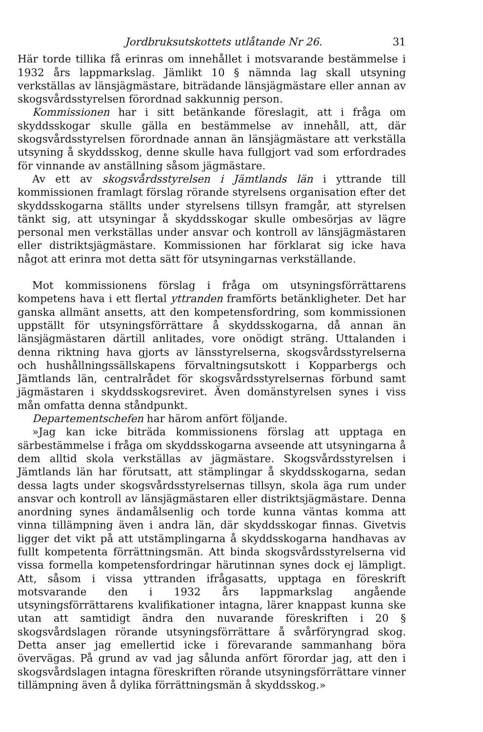Jordbruksutskottets utlåtande Nr 26. 31
Här torde tillika få erinras om innehållet i motsvarande bestämmelse i 1932 års lappmarkslag. Jämlikt 10 § nämnda lag skall utsyning verkställas av länsjägmästare, biträdande länsjägmästare eller annan av skogsvårdsstyrelsen förordnad sakkunnig person.
Kommissionen har i sitt betänkande föreslagit, att i fråga om skyddsskogar skulle gälla en bestämmelse av innehåll, att, där skogsvårdsstyrelsen förordnade annan än länsjägmästare att verkställa utsyning å skyddsskog, denne skulle hava fullgjort vad som erfordrades för vinnande av anställning såsom jägmästare.
Av ett av skogsvårdsstyrelsen i Jämtlands län i yttrande till kommissionen framlagt förslag rörande styrelsens organisation efter det skyddsskogarna ställts under styrelsens tillsyn framgår, att styrelsen tänkt sig, att utsyningar å skyddsskogar skulle ombesörjas av lägre personal men verkställas under ansvar och kontroll av länsjägmästaren eller distriktsjägmästare. Kommissionen har förklarat sig icke hava något att erinra mot detta sätt för utsyningarnas verkställande.
Mot kommissionens förslag i fråga om utsyningsförrättarens kompetens hava i ett flertal yttranden framförts betänkligheter. Det har ganska allmänt ansetts, att den kompetensfordring, som kommissionen uppställt för utsyningsförrättare å skyddsskogarna, då annan än länsjägmästaren därtill anlitades, vore onödigt sträng. Uttalanden i denna riktning hava gjorts av länsstyrelserna, skogsvårdsstyrelserna och hushållningssällskapens förvaltningsutskott i Kopparbergs och Jämtlands län, centralrådet för skogsvårdsstyrelsernas förbund samt jägmästaren i skyddsskogsreviret. Även domänstyrelsen synes i viss mån omfatta denna ståndpunkt.
Departementschefen har härom anfört följande.
»Jag kan icke biträda kommissionens förslag att upptaga en särbestämmelse i fråga om skyddsskogarna avseende att utsyningarna å dem alltid skola verkställas av jägmästare. Skogsvårdsstyrelsen i Jämtlands län har förutsatt, att stämplingar å skyddsskogarna, sedan dessa lagts under skogsvårdsstyrelsernas tillsyn, skola äga rum under ansvar och kontroll av länsjägmästaren eller distriktsjägmästare. Denna anordning synes ändamålsenlig och torde kunna väntas komma att vinna tillämpning även i andra län, där skyddsskogar finnas. Givetvis ligger det vikt på att utstämplingarna å skyddsskogarna handhavas av fullt kompetenta förrättningsmän. Att binda skogsvårdsstyrelserna vid vissa formella kompetensfordringar härutinnan synes dock ej lämpligt. Att, såsom i vissa yttranden ifrågasatts, upptaga en föreskrift motsvarande den i 1932 års lappmarkslag angående utsyningsförrättarens kvalifikationer intagna, lärer knappast kunna ske utan att samtidigt ändra den nuvarande föreskriften i 20 § skogsvårdslagen rörande utsyningsförrättare å svårföryngrad skog. Detta anser jag emellertid icke i förevarande sammanhang böra övervägas. På grund av vad jag sålunda anfört förordar jag, att den i skogsvårdslagen intagna föreskriften rörande utsyningsförrättare vinner tillämpning även å dylika förrättningsmän å skyddsskog.»